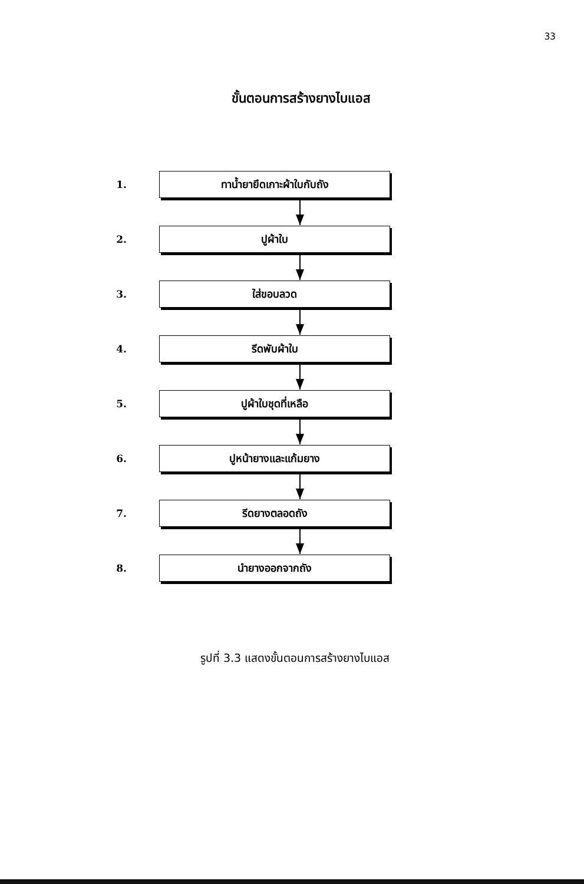33
ขั้นตอนการสร้างยางไบแอส
1.
ทาน้ำยายึดเกาะผ้าใบกับถัง
2.
ปูผ้าใบ
3.
ใส่ขอบลวด
4.
รีดพับผ้าใบ
5.
ปูผ้าใบชุดที่เหลือ
6.
ปูหน้ายางและแก้มยาง
7.
รีดยางตลอดถัง
8.
นำยางออกจากถัง
รูปที่ 3.3 แสดงขั้นตอนการสร้างยางไบแอส